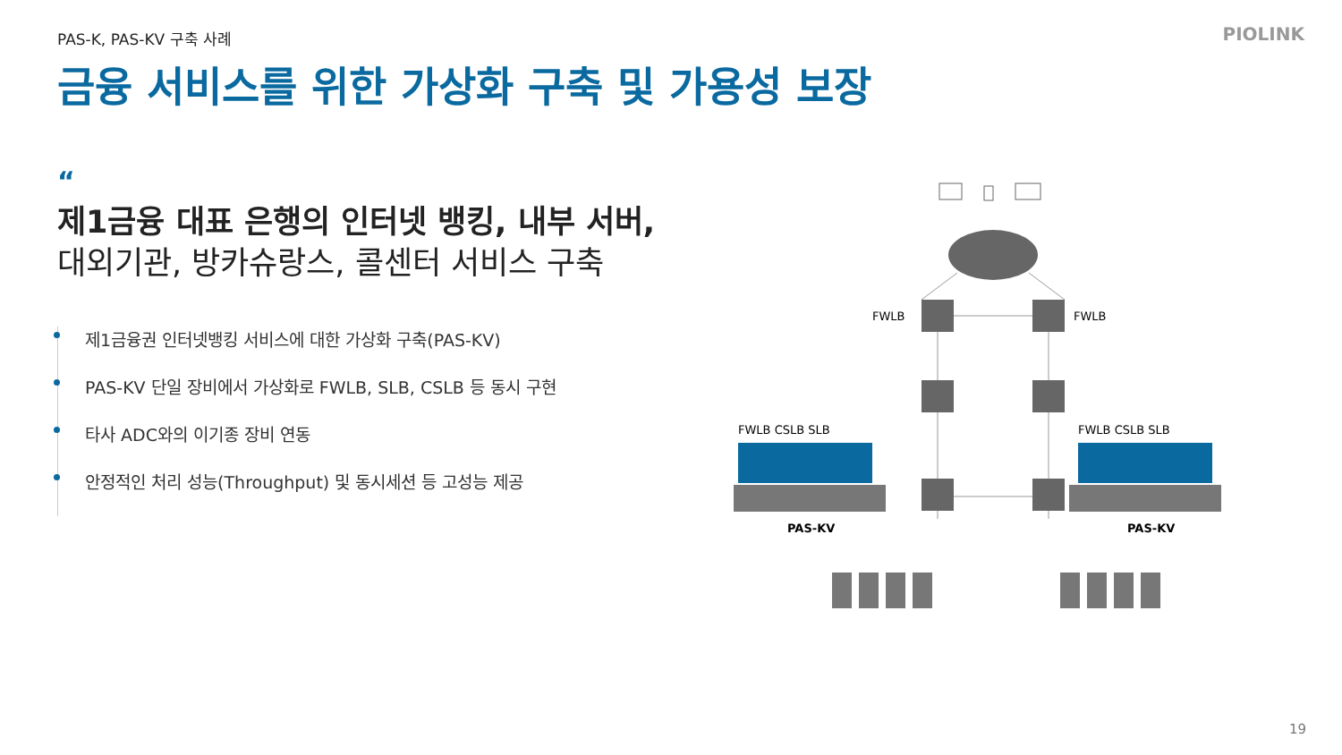PAS-K, PAS-KV 구축 사례 PIOLINK
금융 서비스를 위한 가상화 구축 및 가용성 보장
“
제1금융 대표 은행의 인터넷 뱅킹, 내부 서버,
대외기관, 방카슈랑스, 콜센터 서비스 구축
제1금융권 인터넷뱅킹 서비스에 대한 가상화 구축(PAS-KV)
PAS-KV 단일 장비에서 가상화로 FWLB, SLB, CSLB 등 동시 구현
타사 ADC와의 이기종 장비 연동
안정적인 처리 성능(Throughput) 및 동시세션 등 고성능 제공
FWLB
FWLB
FWLB CSLB SLB
FWLB CSLB SLB
PAS-KV
PAS-KV
19